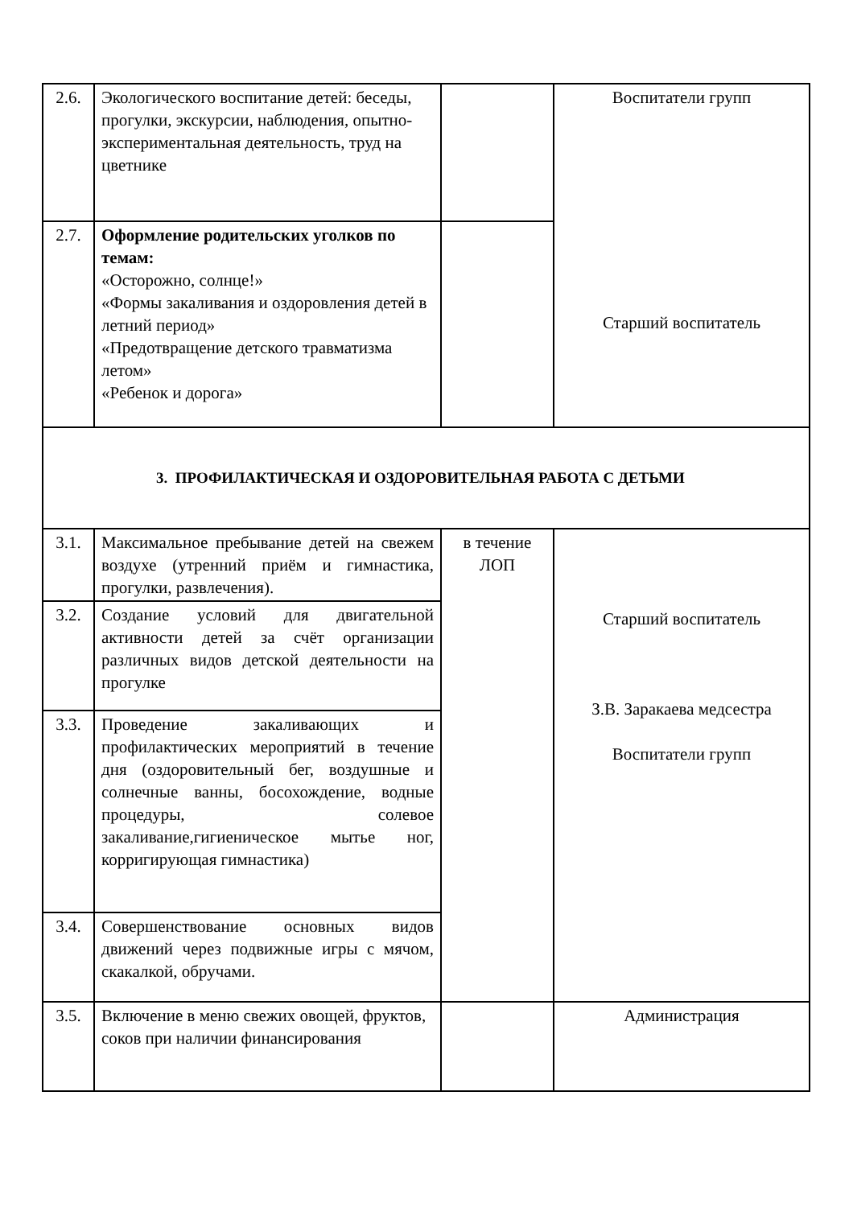| 2.6. | Экологического воспитание детей: беседы, прогулки, экскурсии, наблюдения, опытно-экспериментальная деятельность, труд на цветнике | | Воспитатели групп Старший воспитатель |
| 2.7. | Оформление родительских уголков по темам: «Осторожно, солнце!» «Формы закаливания и оздоровления детей в летний период» «Предотвращение детского травматизма летом» «Ребенок и дорога» | | |
| 3. ПРОФИЛАКТИЧЕСКАЯ И ОЗДОРОВИТЕЛЬНАЯ РАБОТА С ДЕТЬМИ | | | |
| 3.1. | Максимальное пребывание детей на свежем воздухе (утренний приём и гимнастика, прогулки, развлечения). | в течение ЛОП | Старший воспитатель З.В. Заракаева медсестра Воспитатели групп |
| 3.2. | Создание условий для двигательной активности детей за счёт организации различных видов детской деятельности на прогулке | | |
| 3.3. | Проведение закаливающих и профилактических мероприятий в течение дня (оздоровительный бег, воздушные и солнечные ванны, босохождение, водные процедуры, солевое закаливание,гигиеническое мытье ног, корригирующая гимнастика) | | |
| 3.4. | Совершенствование основных видов движений через подвижные игры с мячом, скакалкой, обручами. | | |
| 3.5. | Включение в меню свежих овощей, фруктов, соков при наличии финансирования | | Администрация |